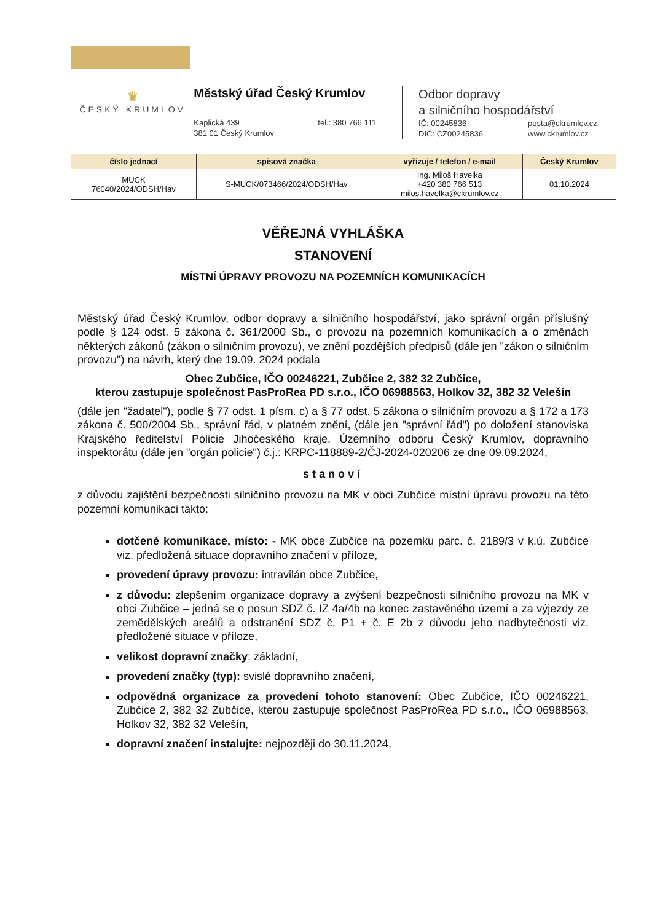♛
ČESKÝ KRUMLOV
Městský úřad Český Krumlov
Kaplická 439
381 01 Český Krumlov
tel.: 380 766 111
Odbor dopravy
a silničního hospodářství
IČ: 00245836
DIČ: CZ00245836
posta@ckrumlov.cz
www.ckrumlov.cz
| číslo jednací | spisová značka | vyřizuje / telefon / e-mail | Český Krumlov |
| --- | --- | --- | --- |
| MUCK 76040/2024/ODSH/Hav | S-MUCK/073466/2024/ODSH/Hav | Ing. Miloš Havelka +420 380 766 513 milos.havelka@ckrumlov.cz | 01.10.2024 |
VĚŘEJNÁ VYHLÁŠKA
STANOVENÍ
MÍSTNÍ ÚPRAVY PROVOZU NA POZEMNÍCH KOMUNIKACÍCH
Městský úřad Český Krumlov, odbor dopravy a silničního hospodářství, jako správní orgán příslušný podle § 124 odst. 5 zákona č. 361/2000 Sb., o provozu na pozemních komunikacích a o změnách některých zákonů (zákon o silničním provozu), ve znění pozdějších předpisů (dále jen "zákon o silničním provozu") na návrh, který dne 19.09. 2024 podala
Obec Zubčice, IČO 00246221, Zubčice 2, 382 32 Zubčice,
kterou zastupuje společnost PasProRea PD s.r.o., IČO 06988563, Holkov 32, 382 32 Velešín
(dále jen "žadatel"), podle § 77 odst. 1 písm. c) a § 77 odst. 5 zákona o silničním provozu a § 172 a 173 zákona č. 500/2004 Sb., správní řád, v platném znění, (dále jen "správní řád") po doložení stanoviska Krajského ředitelství Policie Jihočeského kraje, Územního odboru Český Krumlov, dopravního inspektorátu (dále jen "orgán policie") č.j.: KRPC-118889-2/ČJ-2024-020206 ze dne 09.09.2024,
stanoví
z důvodu zajištění bezpečnosti silničního provozu na MK v obci Zubčice místní úpravu provozu na této pozemní komunikaci takto:
dotčené komunikace, místo: - MK obce Zubčice na pozemku parc. č. 2189/3 v k.ú. Zubčice viz. předložená situace dopravního značení v příloze,
provedení úpravy provozu: intravilán obce Zubčice,
z důvodu: zlepšením organizace dopravy a zvýšení bezpečnosti silničního provozu na MK v obci Zubčice – jedná se o posun SDZ č. IZ 4a/4b na konec zastavěného území a za výjezdy ze zemědělských areálů a odstranění SDZ č. P1 + č. E 2b z důvodu jeho nadbytečnosti viz. předložené situace v příloze,
velikost dopravní značky: základní,
provedení značky (typ): svislé dopravního značení,
odpovědná organizace za provedení tohoto stanovení: Obec Zubčice, IČO 00246221, Zubčice 2, 382 32 Zubčice, kterou zastupuje společnost PasProRea PD s.r.o., IČO 06988563, Holkov 32, 382 32 Velešín,
dopravní značení instalujte: nejpozději do 30.11.2024.